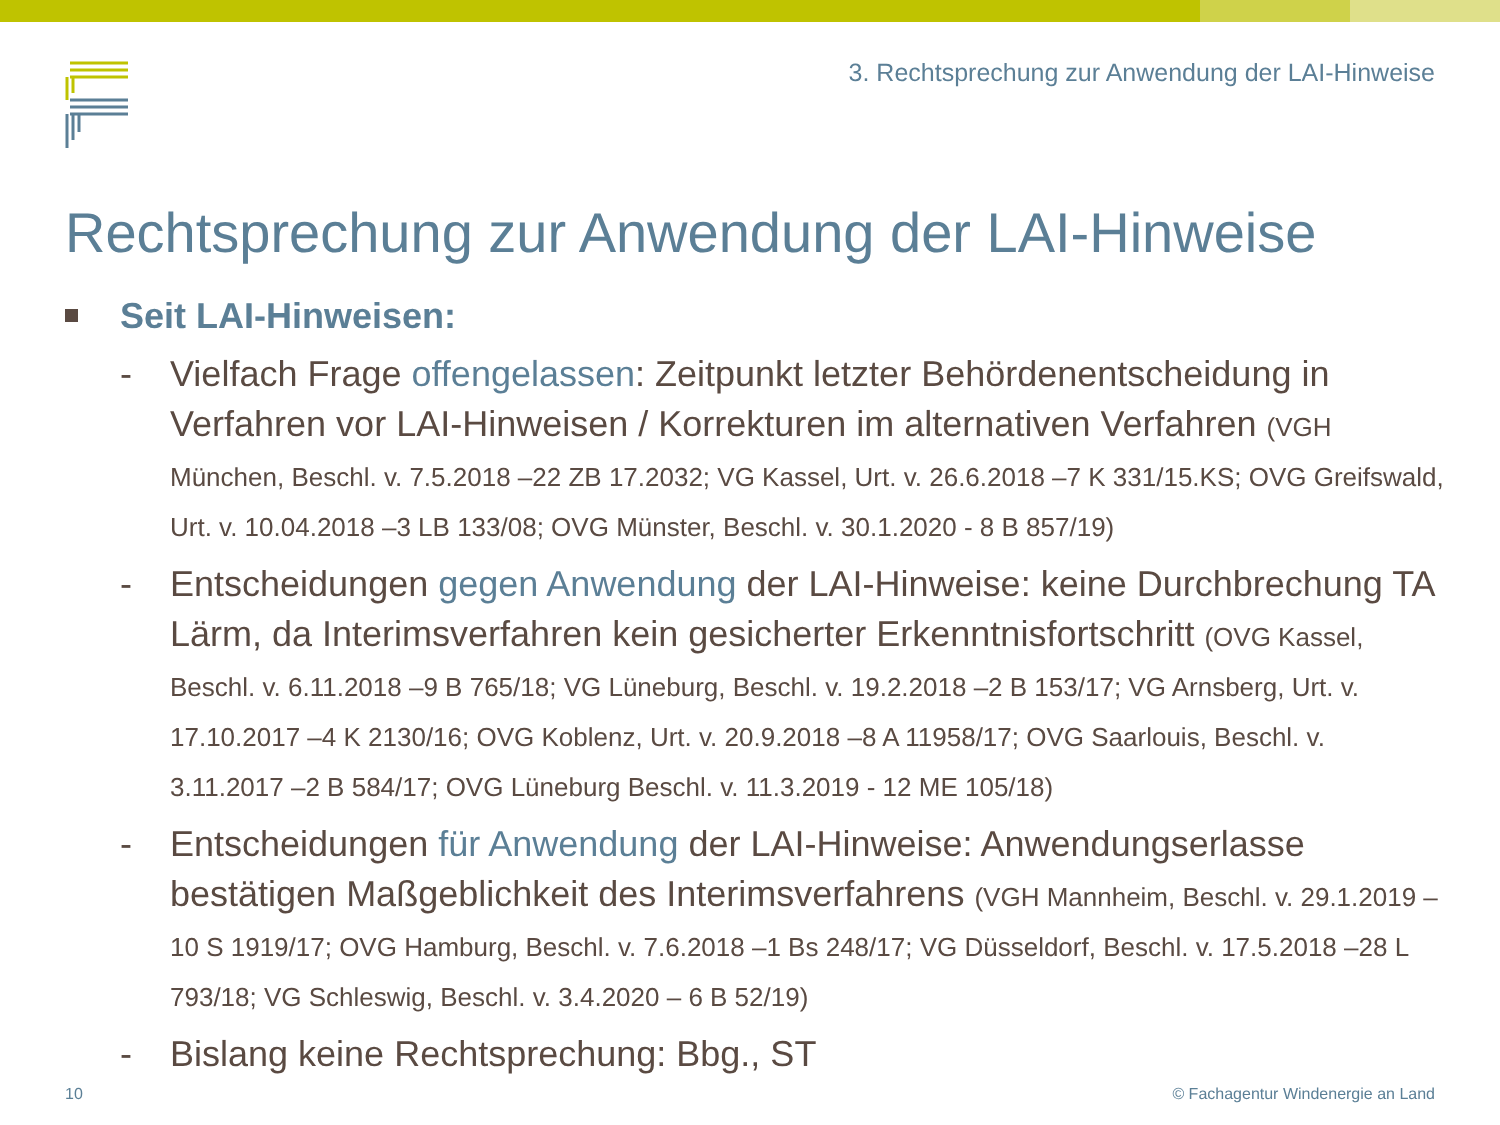3. Rechtsprechung zur Anwendung der LAI-Hinweise
Rechtsprechung zur Anwendung der LAI-Hinweise
Seit LAI-Hinweisen:
- Vielfach Frage offengelassen: Zeitpunkt letzter Behördenentscheidung in Verfahren vor LAI-Hinweisen / Korrekturen im alternativen Verfahren (VGH München, Beschl. v. 7.5.2018 –22 ZB 17.2032; VG Kassel, Urt. v. 26.6.2018 –7 K 331/15.KS; OVG Greifswald, Urt. v. 10.04.2018 –3 LB 133/08; OVG Münster, Beschl. v. 30.1.2020 - 8 B 857/19)
- Entscheidungen gegen Anwendung der LAI-Hinweise: keine Durchbrechung TA Lärm, da Interimsverfahren kein gesicherter Erkenntnisfortschritt (OVG Kassel, Beschl. v. 6.11.2018 –9 B 765/18; VG Lüneburg, Beschl. v. 19.2.2018 –2 B 153/17; VG Arnsberg, Urt. v. 17.10.2017 –4 K 2130/16; OVG Koblenz, Urt. v. 20.9.2018 –8 A 11958/17; OVG Saarlouis, Beschl. v. 3.11.2017 –2 B 584/17; OVG Lüneburg Beschl. v. 11.3.2019 - 12 ME 105/18)
- Entscheidungen für Anwendung der LAI-Hinweise: Anwendungserlasse bestätigen Maßgeblichkeit des Interimsverfahrens (VGH Mannheim, Beschl. v. 29.1.2019 –10 S 1919/17; OVG Hamburg, Beschl. v. 7.6.2018 –1 Bs 248/17; VG Düsseldorf, Beschl. v. 17.5.2018 –28 L 793/18; VG Schleswig, Beschl. v. 3.4.2020 – 6 B 52/19)
- Bislang keine Rechtsprechung: Bbg., ST
10
© Fachagentur Windenergie an Land